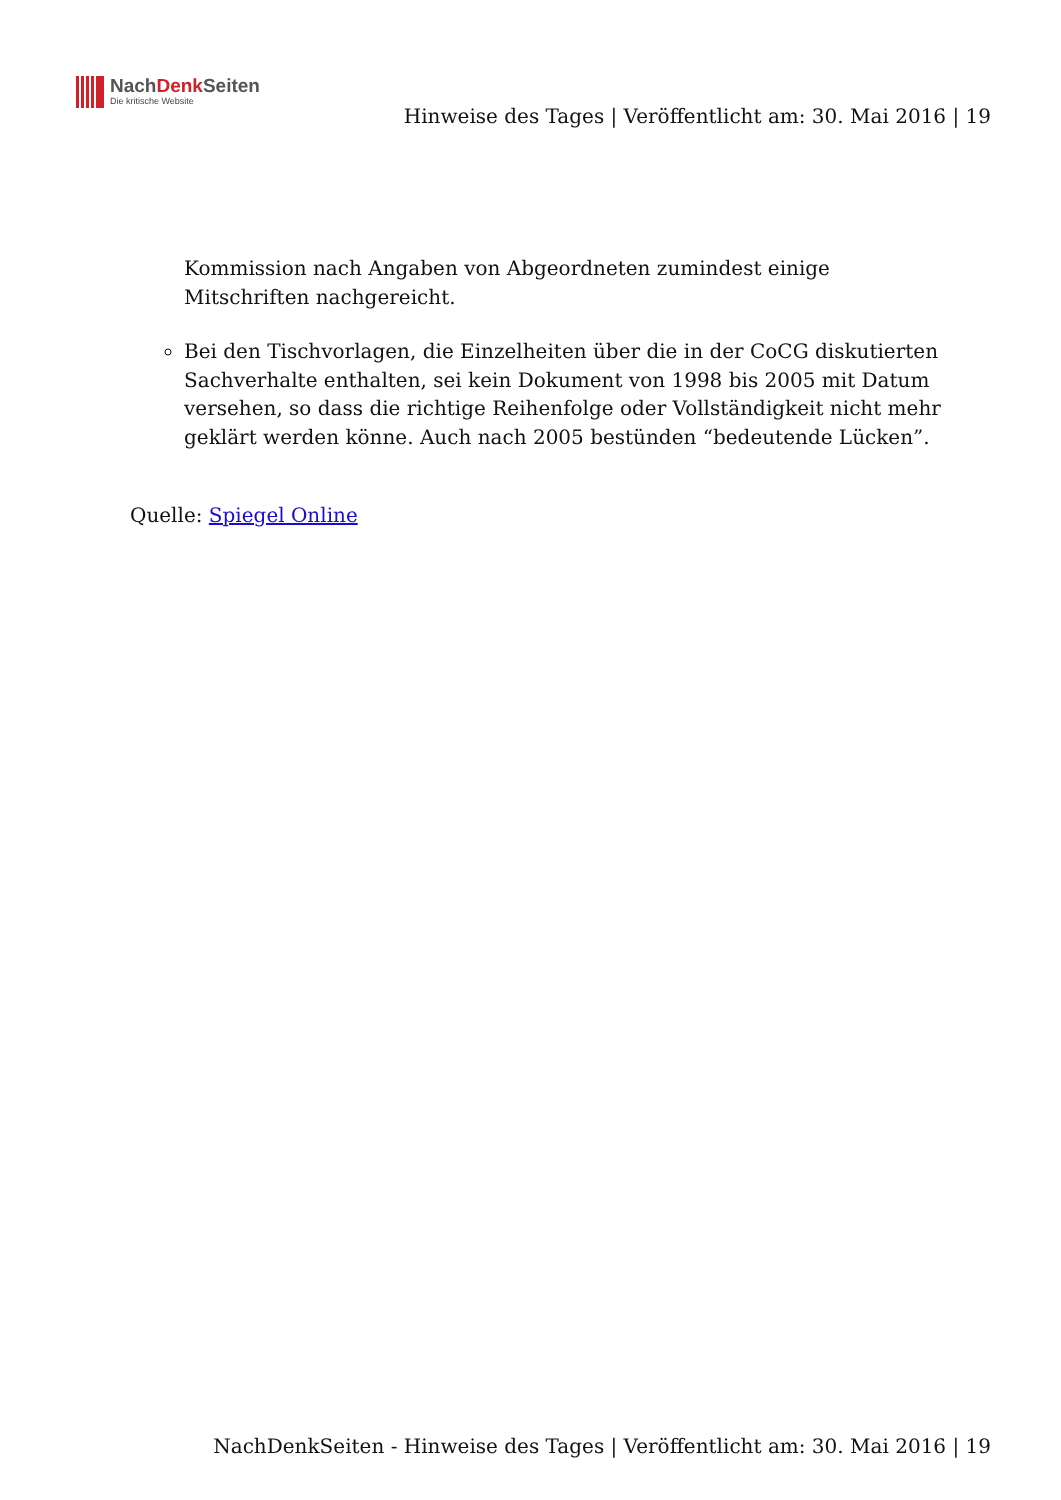NachDenk Seiten
Die kritische Website
Hinweise des Tages | Veröffentlicht am: 30. Mai 2016 | 19
Kommission nach Angaben von Abgeordneten zumindest einige Mitschriften nachgereicht.
Bei den Tischvorlagen, die Einzelheiten über die in der CoCG diskutierten Sachverhalte enthalten, sei kein Dokument von 1998 bis 2005 mit Datum versehen, so dass die richtige Reihenfolge oder Vollständigkeit nicht mehr geklärt werden könne. Auch nach 2005 bestünden “bedeutende Lücken”.
Quelle: Spiegel Online
NachDenkSeiten - Hinweise des Tages | Veröffentlicht am: 30. Mai 2016 | 19